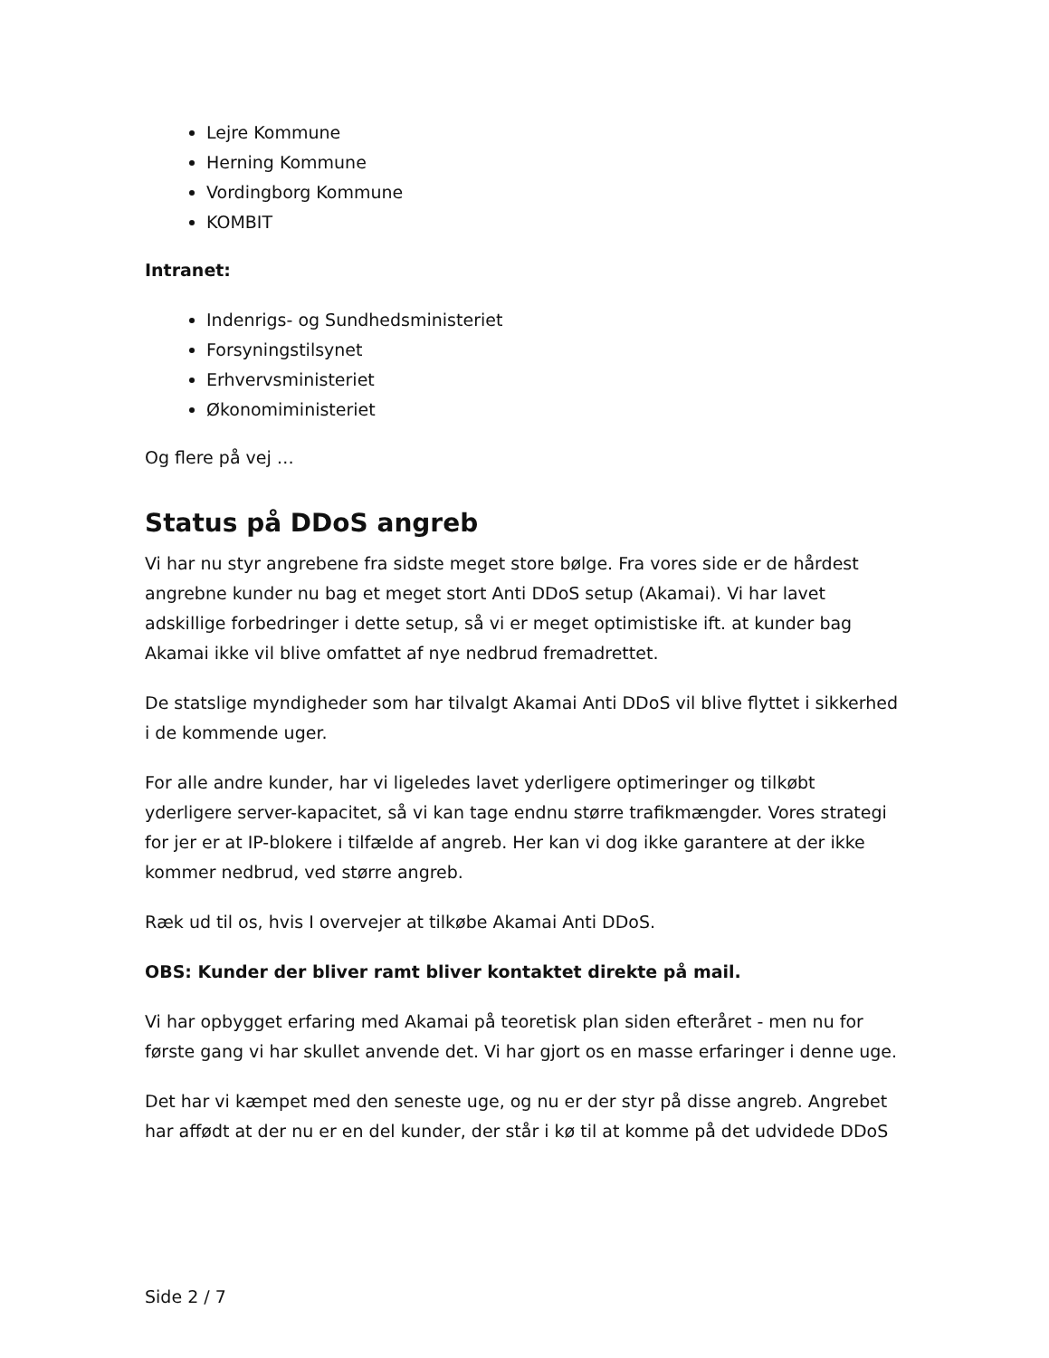Lejre Kommune
Herning Kommune
Vordingborg Kommune
KOMBIT
Intranet:
Indenrigs- og Sundhedsministeriet
Forsyningstilsynet
Erhvervsministeriet
Økonomiministeriet
Og flere på vej …
Status på DDoS angreb
Vi har nu styr angrebene fra sidste meget store bølge. Fra vores side er de hårdest angrebne kunder nu bag et meget stort Anti DDoS setup (Akamai). Vi har lavet adskillige forbedringer i dette setup, så vi er meget optimistiske ift. at kunder bag Akamai ikke vil blive omfattet af nye nedbrud fremadrettet.
De statslige myndigheder som har tilvalgt Akamai Anti DDoS vil blive flyttet i sikkerhed i de kommende uger.
For alle andre kunder, har vi ligeledes lavet yderligere optimeringer og tilkøbt yderligere server-kapacitet, så vi kan tage endnu større trafikmængder. Vores strategi for jer er at IP-blokere i tilfælde af angreb. Her kan vi dog ikke garantere at der ikke kommer nedbrud, ved større angreb.
Ræk ud til os, hvis I overvejer at tilkøbe Akamai Anti DDoS.
OBS: Kunder der bliver ramt bliver kontaktet direkte på mail.
Vi har opbygget erfaring med Akamai på teoretisk plan siden efteråret - men nu for første gang vi har skullet anvende det. Vi har gjort os en masse erfaringer i denne uge.
Det har vi kæmpet med den seneste uge, og nu er der styr på disse angreb. Angrebet har affødt at der nu er en del kunder, der står i kø til at komme på det udvidede DDoS
Side 2 / 7